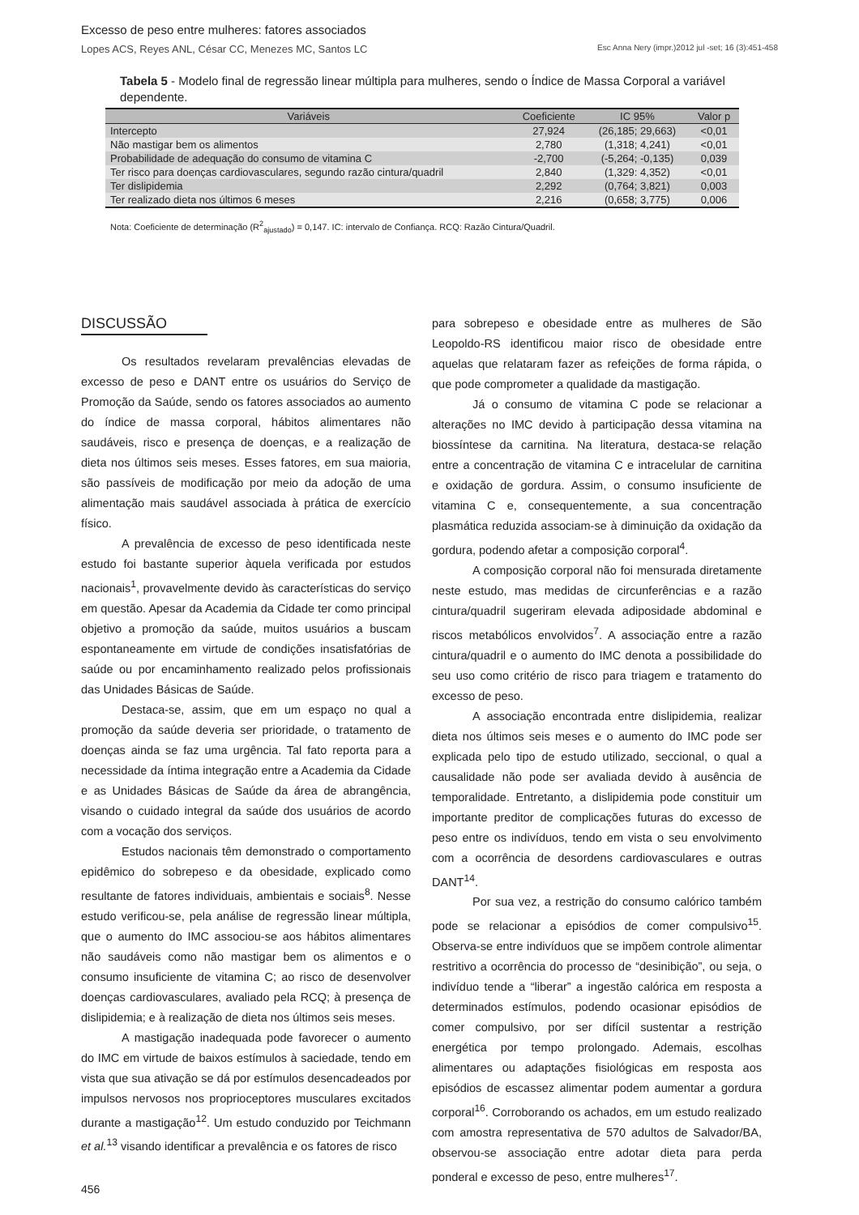Excesso de peso entre mulheres: fatores associados
Lopes ACS, Reyes ANL, César CC, Menezes MC, Santos LC Esc Anna Nery (impr.)2012 jul -set; 16 (3):451-458
Tabela 5 - Modelo final de regressão linear múltipla para mulheres, sendo o Índice de Massa Corporal a variável dependente.
| Variáveis | Coeficiente | IC 95% | Valor p |
| --- | --- | --- | --- |
| Intercepto | 27,924 | (26,185; 29,663) | <0,01 |
| Não mastigar bem os alimentos | 2,780 | (1,318; 4,241) | <0,01 |
| Probabilidade de adequação do consumo de vitamina C | -2,700 | (-5,264; -0,135) | 0,039 |
| Ter risco para doenças cardiovasculares, segundo razão cintura/quadril | 2,840 | (1,329: 4,352) | <0,01 |
| Ter dislipidemia | 2,292 | (0,764; 3,821) | 0,003 |
| Ter realizado dieta nos últimos 6 meses | 2,216 | (0,658; 3,775) | 0,006 |
Nota: Coeficiente de determinação (R<sup>2</sup><sub>ajustado</sub>) = 0,147. IC: intervalo de Confiança. RCQ: Razão Cintura/Quadril.
DISCUSSÃO
Os resultados revelaram prevalências elevadas de excesso de peso e DANT entre os usuários do Serviço de Promoção da Saúde, sendo os fatores associados ao aumento do índice de massa corporal, hábitos alimentares não saudáveis, risco e presença de doenças, e a realização de dieta nos últimos seis meses. Esses fatores, em sua maioria, são passíveis de modificação por meio da adoção de uma alimentação mais saudável associada à prática de exercício físico.
A prevalência de excesso de peso identificada neste estudo foi bastante superior àquela verificada por estudos nacionais<sup>1</sup>, provavelmente devido às características do serviço em questão. Apesar da Academia da Cidade ter como principal objetivo a promoção da saúde, muitos usuários a buscam espontaneamente em virtude de condições insatisfatórias de saúde ou por encaminhamento realizado pelos profissionais das Unidades Básicas de Saúde.
Destaca-se, assim, que em um espaço no qual a promoção da saúde deveria ser prioridade, o tratamento de doenças ainda se faz uma urgência. Tal fato reporta para a necessidade da íntima integração entre a Academia da Cidade e as Unidades Básicas de Saúde da área de abrangência, visando o cuidado integral da saúde dos usuários de acordo com a vocação dos serviços.
Estudos nacionais têm demonstrado o comportamento epidêmico do sobrepeso e da obesidade, explicado como resultante de fatores individuais, ambientais e sociais<sup>8</sup>. Nesse estudo verificou-se, pela análise de regressão linear múltipla, que o aumento do IMC associou-se aos hábitos alimentares não saudáveis como não mastigar bem os alimentos e o consumo insuficiente de vitamina C; ao risco de desenvolver doenças cardiovasculares, avaliado pela RCQ; à presença de dislipidemia; e à realização de dieta nos últimos seis meses.
A mastigação inadequada pode favorecer o aumento do IMC em virtude de baixos estímulos à saciedade, tendo em vista que sua ativação se dá por estímulos desencadeados por impulsos nervosos nos proprioceptores musculares excitados durante a mastigação<sup>12</sup>. Um estudo conduzido por Teichmann et al.<sup>13</sup> visando identificar a prevalência e os fatores de risco
para sobrepeso e obesidade entre as mulheres de São Leopoldo-RS identificou maior risco de obesidade entre aquelas que relataram fazer as refeições de forma rápida, o que pode comprometer a qualidade da mastigação.
Já o consumo de vitamina C pode se relacionar a alterações no IMC devido à participação dessa vitamina na biossíntese da carnitina. Na literatura, destaca-se relação entre a concentração de vitamina C e intracelular de carnitina e oxidação de gordura. Assim, o consumo insuficiente de vitamina C e, consequentemente, a sua concentração plasmática reduzida associam-se à diminuição da oxidação da gordura, podendo afetar a composição corporal<sup>4</sup>.
A composição corporal não foi mensurada diretamente neste estudo, mas medidas de circunferências e a razão cintura/quadril sugeriram elevada adiposidade abdominal e riscos metabólicos envolvidos<sup>7</sup>. A associação entre a razão cintura/quadril e o aumento do IMC denota a possibilidade do seu uso como critério de risco para triagem e tratamento do excesso de peso.
A associação encontrada entre dislipidemia, realizar dieta nos últimos seis meses e o aumento do IMC pode ser explicada pelo tipo de estudo utilizado, seccional, o qual a causalidade não pode ser avaliada devido à ausência de temporalidade. Entretanto, a dislipidemia pode constituir um importante preditor de complicações futuras do excesso de peso entre os indivíduos, tendo em vista o seu envolvimento com a ocorrência de desordens cardiovasculares e outras DANT<sup>14</sup>.
Por sua vez, a restrição do consumo calórico também pode se relacionar a episódios de comer compulsivo<sup>15</sup>. Observa-se entre indivíduos que se impõem controle alimentar restritivo a ocorrência do processo de “desinibição”, ou seja, o indivíduo tende a “liberar” a ingestão calórica em resposta a determinados estímulos, podendo ocasionar episódios de comer compulsivo, por ser difícil sustentar a restrição energética por tempo prolongado. Ademais, escolhas alimentares ou adaptações fisiológicas em resposta aos episódios de escassez alimentar podem aumentar a gordura corporal<sup>16</sup>. Corroborando os achados, em um estudo realizado com amostra representativa de 570 adultos de Salvador/BA, observou-se associação entre adotar dieta para perda ponderal e excesso de peso, entre mulheres<sup>17</sup>.
456